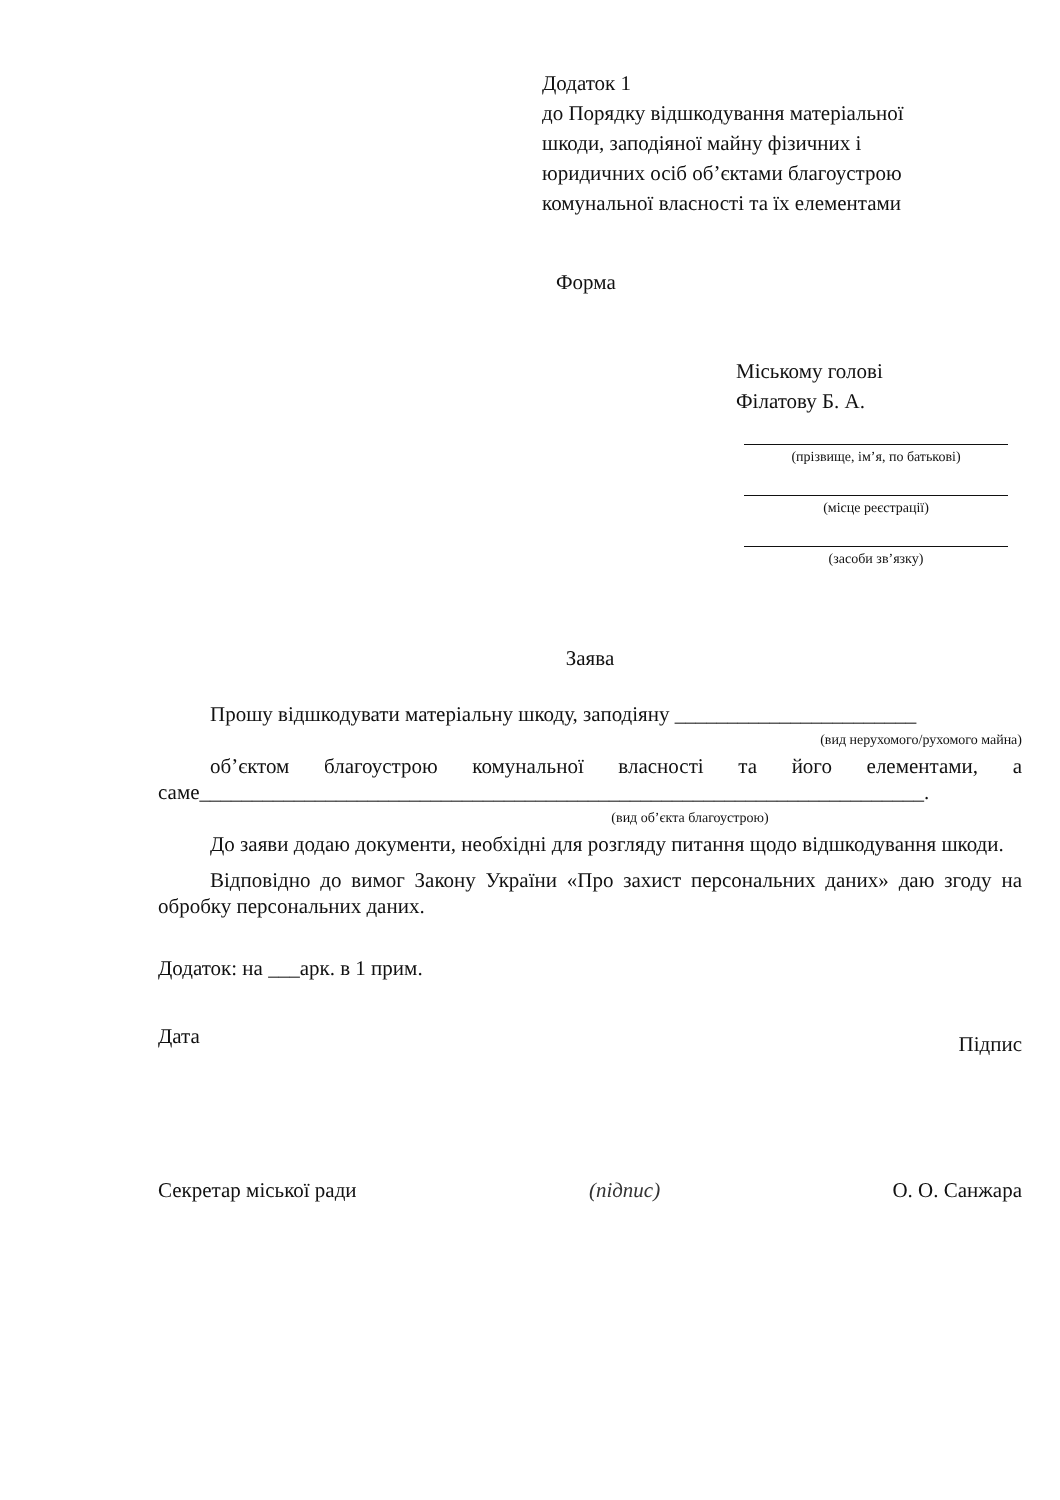Додаток 1
до Порядку відшкодування матеріальної
шкоди, заподіяної майну фізичних і
юридичних осіб об’єктами благоустрою
комунальної власності та їх елементами
Форма
Міському голові
Філатову Б. А.
(прізвище, ім’я, по батькові)
(місце реєстрації)
(засоби зв’язку)
Заява
Прошу відшкодувати матеріальну шкоду, заподіяну _______________________
(вид нерухомого/рухомого майна)
об’єктом благоустрою комунальної власності та його елементами, а саме_____________________________________________________________________.
(вид об’єкта благоустрою)
До заяви додаю документи, необхідні для розгляду питання щодо відшкодування шкоди.
Відповідно до вимог Закону України «Про захист персональних даних» даю згоду на обробку персональних даних.
Додаток: на ___арк. в 1 прим.
Дата Підпис
Секретар міської ради (підпис) О. О. Санжара